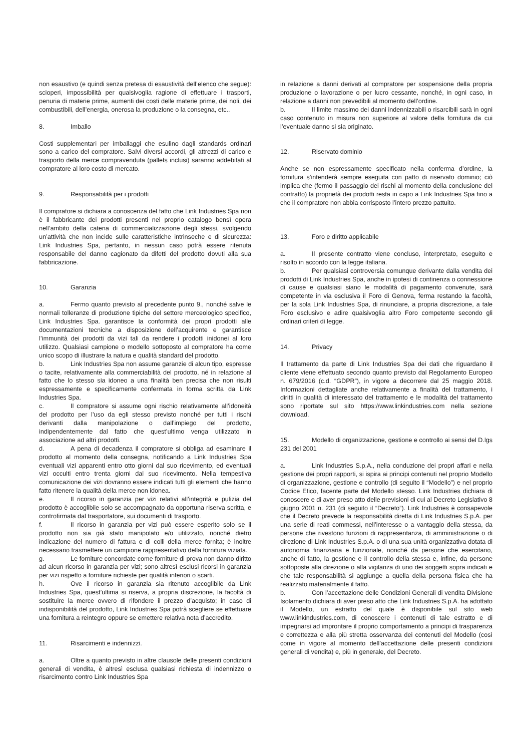non esaustivo (e quindi senza pretesa di esaustività dell’elenco che segue): scioperi, impossibilità per qualsivoglia ragione di effettuare i trasporti, penuria di materie prime, aumenti dei costi delle materie prime, dei noli, dei combustibili, dell’energia, onerosa la produzione o la consegna, etc..
8. Imballo
Costi supplementari per imballaggi che esulino dagli standards ordinari sono a carico del compratore. Salvi diversi accordi, gli attrezzi di carico e trasporto della merce compravenduta (pallets inclusi) saranno addebitati al compratore al loro costo di mercato.
9. Responsabilità per i prodotti
Il compratore si dichiara a conoscenza del fatto che Link Industries Spa non è il fabbricante dei prodotti presenti nel proprio catalogo bensì opera nell’ambito della catena di commercializzazione degli stessi, svolgendo un’attività che non incide sulle caratteristiche intrinseche e di sicurezza: Link Industries Spa, pertanto, in nessun caso potrà essere ritenuta responsabile del danno cagionato da difetti del prodotto dovuti alla sua fabbricazione.
10. Garanzia
a. Fermo quanto previsto al precedente punto 9., nonché salve le normali tolleranze di produzione tipiche del settore merceologico specifico, Link Industries Spa. garantisce la conformità dei propri prodotti alle documentazioni tecniche a disposizione dell’acquirente e garantisce l’immunità dei prodotti da vizi tali da rendere i prodotti inidonei al loro utilizzo. Qualsiasi campione o modello sottoposto al compratore ha come unico scopo di illustrare la natura e qualità standard del prodotto.
b. Link Industries Spa non assume garanzie di alcun tipo, espresse o tacite, relativamente alla commerciabilità del prodotto, né in relazione al fatto che lo stesso sia idoneo a una finalità ben precisa che non risulti espressamente e specificamente confermata in forma scritta da Link Industries Spa.
c. Il compratore si assume ogni rischio relativamente all’idoneità del prodotto per l’uso da egli stesso previsto nonché per tutti i rischi derivanti dalla manipolazione o dall’impiego del prodotto, indipendentemente dal fatto che quest’ultimo venga utilizzato in associazione ad altri prodotti.
d. A pena di decadenza il compratore si obbliga ad esaminare il prodotto al momento della consegna, notificando a Link Industries Spa eventuali vizi apparenti entro otto giorni dal suo ricevimento, ed eventuali vizi occulti entro trenta giorni dal suo ricevimento. Nella tempestiva comunicazione dei vizi dovranno essere indicati tutti gli elementi che hanno fatto ritenere la qualità della merce non idonea.
e. Il ricorso in garanzia per vizi relativi all’integrità e pulizia del prodotto è accoglibile solo se accompagnato da opportuna riserva scritta, e controfirmata dal trasportatore, sui documenti di trasporto.
f. Il ricorso in garanzia per vizi può essere esperito solo se il prodotto non sia già stato manipolato e/o utilizzato, nonché dietro indicazione del numero di fattura e di colli della merce fornita; è inoltre necessario trasmettere un campione rappresentativo della fornitura viziata.
g. Le forniture concordate come forniture di prova non danno diritto ad alcun ricorso in garanzia per vizi; sono altresì esclusi ricorsi in garanzia per vizi rispetto a forniture richieste per qualità inferiori o scarti.
h. Ove il ricorso in garanzia sia ritenuto accoglibile da Link Industries Spa, quest’ultima si riserva, a propria discrezione, la facoltà di sostituire la merce ovvero di rifondere il prezzo d’acquisto; in caso di indisponibilità del prodotto, Link Industries Spa potrà scegliere se effettuare una fornitura a reintegro oppure se emettere relativa nota d’accredito.
11. Risarcimenti e indennizzi.
a. Oltre a quanto previsto in altre clausole delle presenti condizioni generali di vendita, è altresì esclusa qualsiasi richiesta di indennizzo o risarcimento contro Link Industries Spa
in relazione a danni derivati al compratore per sospensione della propria produzione o lavorazione o per lucro cessante, nonché, in ogni caso, in relazione a danni non prevedibili al momento dell’ordine.
b. Il limite massimo dei danni indennizzabili o risarcibili sarà in ogni caso contenuto in misura non superiore al valore della fornitura da cui l’eventuale danno si sia originato.
12. Riservato dominio
Anche se non espressamente specificato nella conferma d’ordine, la fornitura s’intenderà sempre eseguita con patto di riservato dominio; ciò implica che (fermo il passaggio dei rischi al momento della conclusione del contratto) la proprietà dei prodotti resta in capo a Link Industries Spa fino a che il compratore non abbia corrisposto l’intero prezzo pattuito.
13. Foro e diritto applicabile
a. Il presente contratto viene concluso, interpretato, eseguito e risolto in accordo con la legge italiana.
b. Per qualsiasi controversia comunque derivante dalla vendita dei prodotti di Link Industries Spa, anche in ipotesi di continenza o connessione di cause e qualsiasi siano le modalità di pagamento convenute, sarà competente in via esclusiva il Foro di Genova, ferma restando la facoltà, per la sola Link Industries Spa, di rinunciare, a propria discrezione, a tale Foro esclusivo e adire qualsivoglia altro Foro competente secondo gli ordinari criteri di legge.
14. Privacy
Il trattamento da parte di Link Industries Spa dei dati che riguardano il cliente viene effettuato secondo quanto previsto dal Regolamento Europeo n. 679/2016 (c.d. “GDPR”), in vigore a decorrere dal 25 maggio 2018. Informazioni dettagliate anche relativamente a finalità del trattamento, i diritti in qualità di interessato del trattamento e le modalità del trattamento sono riportate sul sito https://www.linkindustries.com nella sezione download.
15. Modello di organizzazione, gestione e controllo ai sensi del D.lgs 231 del 2001
a. Link Industries S.p.A., nella conduzione dei propri affari e nella gestione dei propri rapporti, si ispira ai principi contenuti nel proprio Modello di organizzazione, gestione e controllo (di seguito il “Modello”) e nel proprio Codice Etico, facente parte del Modello stesso. Link Industries dichiara di conoscere e di aver preso atto delle previsioni di cui al Decreto Legislativo 8 giugno 2001 n. 231 (di seguito il “Decreto”). Link Industries è consapevole che il Decreto prevede la responsabilità diretta di Link Industries S.p.A. per una serie di reati commessi, nell’interesse o a vantaggio della stessa, da persone che rivestono funzioni di rappresentanza, di amministrazione o di direzione di Link Industries S.p.A. o di una sua unità organizzativa dotata di autonomia finanziaria e funzionale, nonché da persone che esercitano, anche di fatto, la gestione e il controllo della stessa e, infine, da persone sottoposte alla direzione o alla vigilanza di uno dei soggetti sopra indicati e che tale responsabilità si aggiunge a quella della persona fisica che ha realizzato materialmente il fatto.
b. Con l’accettazione delle Condizioni Generali di vendita Divisione Isolamento dichiara di aver preso atto che Link Industries S.p.A. ha adottato il Modello, un estratto del quale è disponibile sul sito web www.linkindustries.com, di conoscere i contenuti di tale estratto e di impegnarsi ad improntare il proprio comportamento a principi di trasparenza e correttezza e alla più stretta osservanza dei contenuti del Modello (così come in vigore al momento dell’accettazione delle presenti condizioni generali di vendita) e, più in generale, del Decreto.